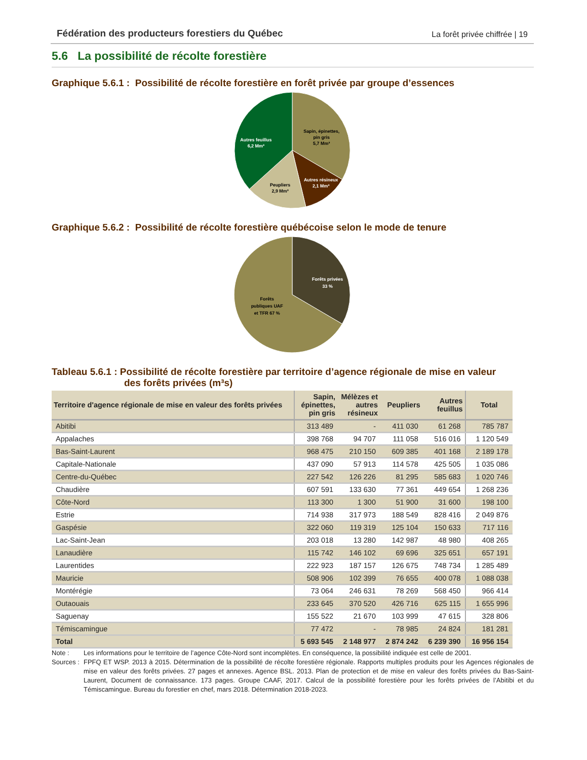Fédération des producteurs forestiers du Québec La forêt privée chiffrée | 19
5.6 La possibilité de récolte forestière
Graphique 5.6.1 : Possibilité de récolte forestière en forêt privée par groupe d’essences
Sapin, épinettes,
pin gris
5,7 Mm³
Autres résineux
2,1 Mm³
Peupliers
2,9 Mm³
Autres feuillus
6,2 Mm³
Graphique 5.6.2 : Possibilité de récolte forestière québécoise selon le mode de tenure
Forêts privées
33 %
Forêts
publiques UAF
et TFR 67 %
Tableau 5.6.1 : Possibilité de récolte forestière par territoire d’agence régionale de mise en valeur
des forêts privées (m³s)
| Territoire d'agence régionale de mise en valeur des forêts privées | Sapin, épinettes, pin gris | Mélèzes et autres résineux | Peupliers | Autres feuillus | Total |
| --- | --- | --- | --- | --- | --- |
| Abitibi | 313 489 | - | 411 030 | 61 268 | 785 787 |
| Appalaches | 398 768 | 94 707 | 111 058 | 516 016 | 1 120 549 |
| Bas-Saint-Laurent | 968 475 | 210 150 | 609 385 | 401 168 | 2 189 178 |
| Capitale-Nationale | 437 090 | 57 913 | 114 578 | 425 505 | 1 035 086 |
| Centre-du-Québec | 227 542 | 126 226 | 81 295 | 585 683 | 1 020 746 |
| Chaudière | 607 591 | 133 630 | 77 361 | 449 654 | 1 268 236 |
| Côte-Nord | 113 300 | 1 300 | 51 900 | 31 600 | 198 100 |
| Estrie | 714 938 | 317 973 | 188 549 | 828 416 | 2 049 876 |
| Gaspésie | 322 060 | 119 319 | 125 104 | 150 633 | 717 116 |
| Lac-Saint-Jean | 203 018 | 13 280 | 142 987 | 48 980 | 408 265 |
| Lanaudière | 115 742 | 146 102 | 69 696 | 325 651 | 657 191 |
| Laurentides | 222 923 | 187 157 | 126 675 | 748 734 | 1 285 489 |
| Mauricie | 508 906 | 102 399 | 76 655 | 400 078 | 1 088 038 |
| Montérégie | 73 064 | 246 631 | 78 269 | 568 450 | 966 414 |
| Outaouais | 233 645 | 370 520 | 426 716 | 625 115 | 1 655 996 |
| Saguenay | 155 522 | 21 670 | 103 999 | 47 615 | 328 806 |
| Témiscamingue | 77 472 | - | 78 985 | 24 824 | 181 281 |
| Total | 5 693 545 | 2 148 977 | 2 874 242 | 6 239 390 | 16 956 154 |
Note : Les informations pour le territoire de l’agence Côte-Nord sont incomplètes. En conséquence, la possibilité indiquée est celle de 2001. Sources : FPFQ ET WSP. 2013 à 2015. Détermination de la possibilité de récolte forestière régionale. Rapports multiples produits pour les Agences régionales de mise en valeur des forêts privées. 27 pages et annexes. Agence BSL. 2013. Plan de protection et de mise en valeur des forêts privées du Bas-Saint-Laurent, Document de connaissance. 173 pages. Groupe CAAF, 2017. Calcul de la possibilité forestière pour les forêts privées de l’Abitibi et du Témiscamingue. Bureau du forestier en chef, mars 2018. Détermination 2018-2023.